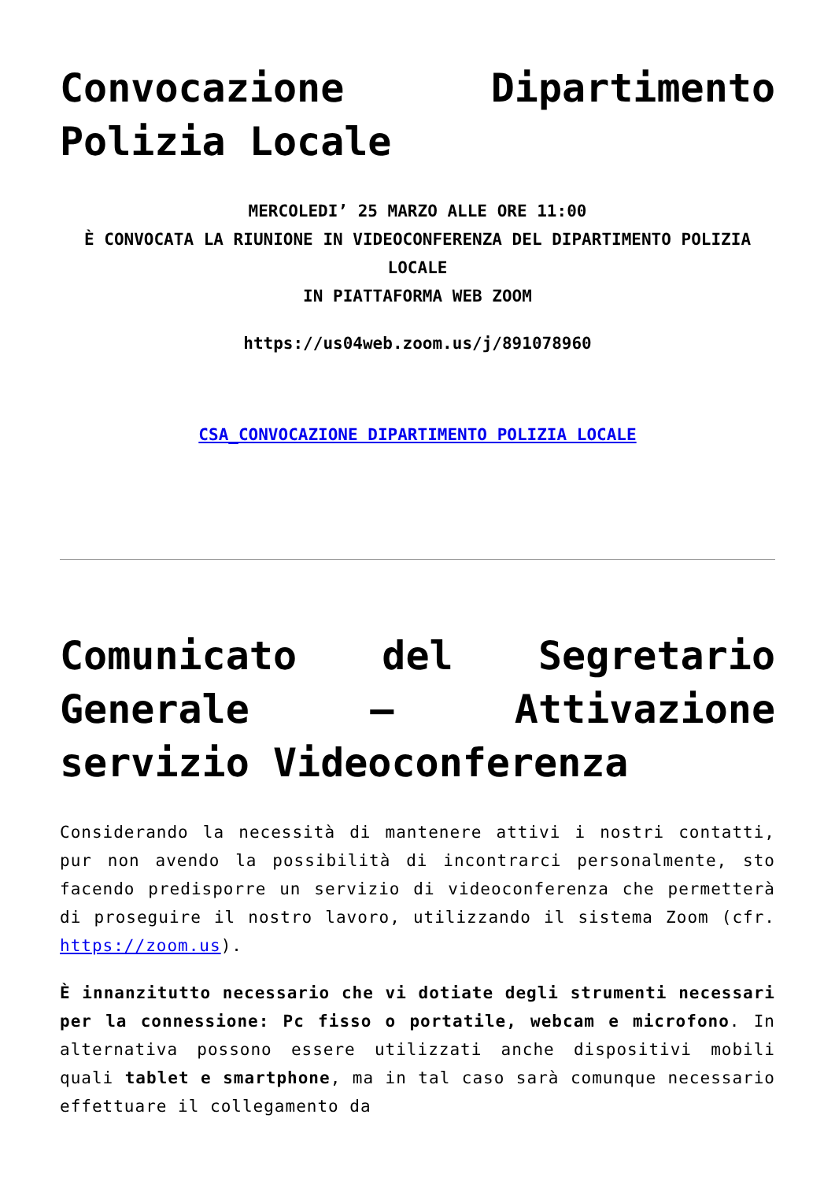Convocazione Dipartimento Polizia Locale
MERCOLEDI’ 25 MARZO ALLE ORE 11:00
È CONVOCATA LA RIUNIONE IN VIDEOCONFERENZA DEL DIPARTIMENTO POLIZIA LOCALE
IN PIATTAFORMA WEB ZOOM
https://us04web.zoom.us/j/891078960
CSA_CONVOCAZIONE DIPARTIMENTO POLIZIA LOCALE
Comunicato del Segretario Generale – Attivazione servizio Videoconferenza
Considerando la necessità di mantenere attivi i nostri contatti, pur non avendo la possibilità di incontrarci personalmente, sto facendo predisporre un servizio di videoconferenza che permetterà di proseguire il nostro lavoro, utilizzando il sistema Zoom (cfr. https://zoom.us).
È innanzitutto necessario che vi dotiate degli strumenti necessari per la connessione: Pc fisso o portatile, webcam e microfono. In alternativa possono essere utilizzati anche dispositivi mobili quali tablet e smartphone, ma in tal caso sarà comunque necessario effettuare il collegamento da